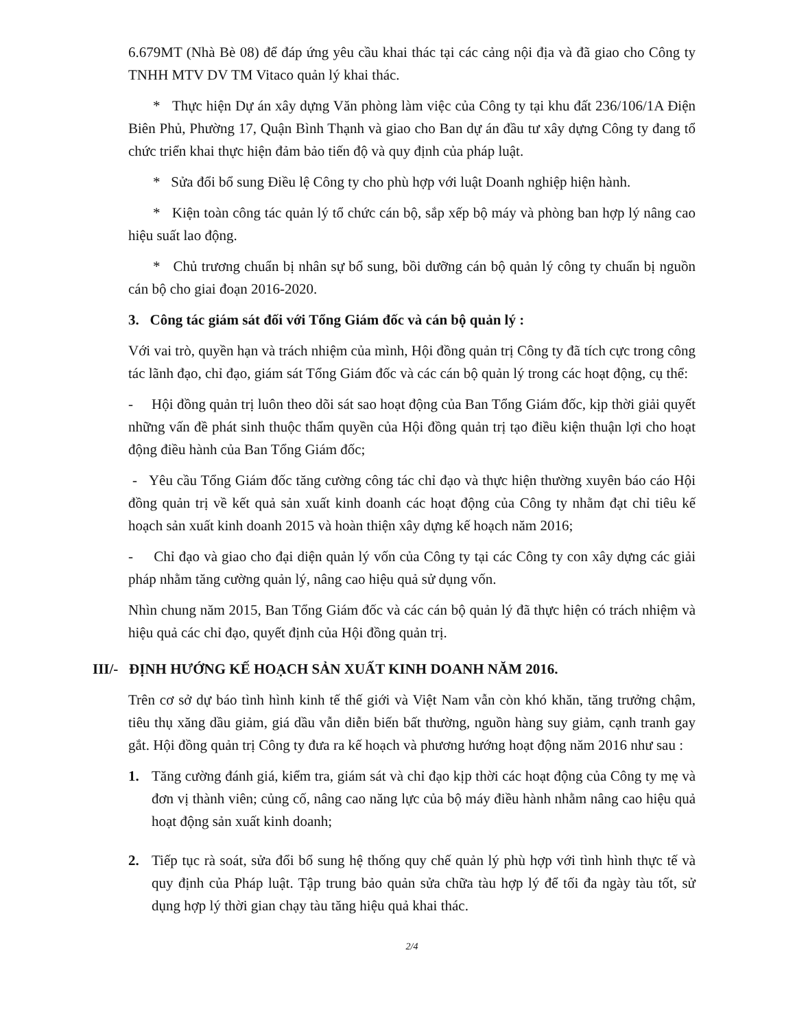6.679MT (Nhà Bè 08) để đáp ứng yêu cầu khai thác tại các cảng nội địa và đã giao cho Công ty TNHH MTV DV TM Vitaco quản lý khai thác.
* Thực hiện Dự án xây dựng Văn phòng làm việc của Công ty tại khu đất 236/106/1A Điện Biên Phủ, Phường 17, Quận Bình Thạnh và giao cho Ban dự án đầu tư xây dựng Công ty đang tổ chức triển khai thực hiện đảm bảo tiến độ và quy định của pháp luật.
* Sửa đổi bổ sung Điều lệ Công ty cho phù hợp với luật Doanh nghiệp hiện hành.
* Kiện toàn công tác quản lý tổ chức cán bộ, sắp xếp bộ máy và phòng ban hợp lý nâng cao hiệu suất lao động.
* Chủ trương chuẩn bị nhân sự bổ sung, bồi dưỡng cán bộ quản lý công ty chuẩn bị nguồn cán bộ cho giai đoạn 2016-2020.
3. Công tác giám sát đối với Tổng Giám đốc và cán bộ quản lý :
Với vai trò, quyền hạn và trách nhiệm của mình, Hội đồng quản trị Công ty đã tích cực trong công tác lãnh đạo, chỉ đạo, giám sát Tổng Giám đốc và các cán bộ quản lý trong các hoạt động, cụ thể:
- Hội đồng quản trị luôn theo dõi sát sao hoạt động của Ban Tổng Giám đốc, kịp thời giải quyết những vấn đề phát sinh thuộc thẩm quyền của Hội đồng quản trị tạo điều kiện thuận lợi cho hoạt động điều hành của Ban Tổng Giám đốc;
- Yêu cầu Tổng Giám đốc tăng cường công tác chỉ đạo và thực hiện thường xuyên báo cáo Hội đồng quản trị về kết quả sản xuất kinh doanh các hoạt động của Công ty nhằm đạt chỉ tiêu kế hoạch sản xuất kinh doanh 2015 và hoàn thiện xây dựng kế hoạch năm 2016;
- Chỉ đạo và giao cho đại diện quản lý vốn của Công ty tại các Công ty con xây dựng các giải pháp nhằm tăng cường quản lý, nâng cao hiệu quả sử dụng vốn.
Nhìn chung năm 2015, Ban Tổng Giám đốc và các cán bộ quản lý đã thực hiện có trách nhiệm và hiệu quả các chỉ đạo, quyết định của Hội đồng quản trị.
III/- ĐỊNH HƯỚNG KẾ HOẠCH SẢN XUẤT KINH DOANH NĂM 2016.
Trên cơ sở dự báo tình hình kinh tế thế giới và Việt Nam vẫn còn khó khăn, tăng trưởng chậm, tiêu thụ xăng dầu giảm, giá dầu vẫn diễn biến bất thường, nguồn hàng suy giảm, cạnh tranh gay gắt. Hội đồng quản trị Công ty đưa ra kế hoạch và phương hướng hoạt động năm 2016 như sau :
1. Tăng cường đánh giá, kiểm tra, giám sát và chỉ đạo kịp thời các hoạt động của Công ty mẹ và đơn vị thành viên; củng cố, nâng cao năng lực của bộ máy điều hành nhằm nâng cao hiệu quả hoạt động sản xuất kinh doanh;
2. Tiếp tục rà soát, sửa đổi bổ sung hệ thống quy chế quản lý phù hợp với tình hình thực tế và quy định của Pháp luật. Tập trung bảo quản sửa chữa tàu hợp lý để tối đa ngày tàu tốt, sử dụng hợp lý thời gian chạy tàu tăng hiệu quả khai thác.
2/4